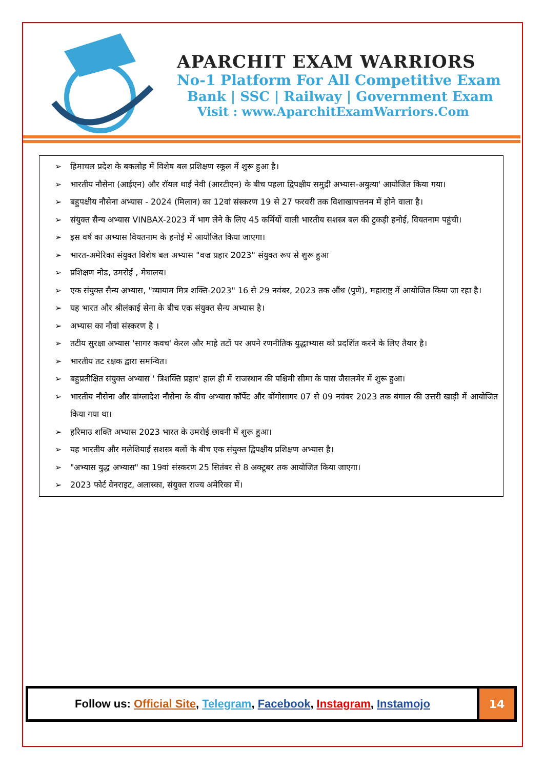APARCHIT EXAM WARRIORS
No-1 Platform For All Competitive Exam
Bank | SSC | Railway | Government Exam
Visit : www.AparchitExamWarriors.Com
➢ हिमाचल प्रदेश के बकलोह में विशेष बल प्रशिक्षण स्कूल में शुरू हुआ है।
➢ भारतीय नौसेना (आईएन) और रॉयल थाई नेवी (आरटीएन) के बीच पहला द्विपक्षीय समुद्री अभ्यास-अयुत्या' आयोजित किया गया।
➢ बहुपक्षीय नौसेना अभ्यास - 2024 (मिलान) का 12वां संस्करण 19 से 27 फरवरी तक विशाखापत्तनम में होने वाला है।
➢ संयुक्त सैन्य अभ्यास VINBAX-2023 में भाग लेने के लिए 45 कर्मियों वाली भारतीय सशस्त्र बल की टुकड़ी हनोई, वियतनाम पहुंची।
➢ इस वर्ष का अभ्यास वियतनाम के हनोई में आयोजित किया जाएगा।
➢ भारत-अमेरिका संयुक्त विशेष बल अभ्यास "वज्र प्रहार 2023" संयुक्त रूप से शुरू हुआ
➢ प्रशिक्षण नोड, उमरोई , मेघालय।
➢ एक संयुक्त सैन्य अभ्यास, "व्यायाम मित्र शक्ति-2023" 16 से 29 नवंबर, 2023 तक औंध (पुणे), महाराष्ट्र में आयोजित किया जा रहा है।
➢ यह भारत और श्रीलंकाई सेना के बीच एक संयुक्त सैन्य अभ्यास है।
➢ अभ्यास का नौवां संस्करण है ।
➢ तटीय सुरक्षा अभ्यास 'सागर कवच' केरल और माहे तटों पर अपने रणनीतिक युद्धाभ्यास को प्रदर्शित करने के लिए तैयार है।
➢ भारतीय तट रक्षक द्वारा समन्वित।
➢ बहुप्रतीक्षित संयुक्त अभ्यास ' त्रिशक्ति प्रहार' हाल ही में राजस्थान की पश्चिमी सीमा के पास जैसलमेर में शुरू हुआ।
➢ भारतीय नौसेना और बांग्लादेश नौसेना के बीच अभ्यास कॉर्पेट और बोंगोसागर 07 से 09 नवंबर 2023 तक बंगाल की उत्तरी खाड़ी में आयोजित किया गया था।
➢ हरिमाउ शक्ति अभ्यास 2023 भारत के उमरोई छावनी में शुरू हुआ।
➢ यह भारतीय और मलेशियाई सशस्त्र बलों के बीच एक संयुक्त द्विपक्षीय प्रशिक्षण अभ्यास है।
➢ "अभ्यास युद्ध अभ्यास" का 19वां संस्करण 25 सितंबर से 8 अक्टूबर तक आयोजित किया जाएगा।
➢ 2023 फोर्ट वेनराइट, अलास्का, संयुक्त राज्य अमेरिका में।
Follow us: Official Site, Telegram, Facebook, Instagram, Instamojo
14